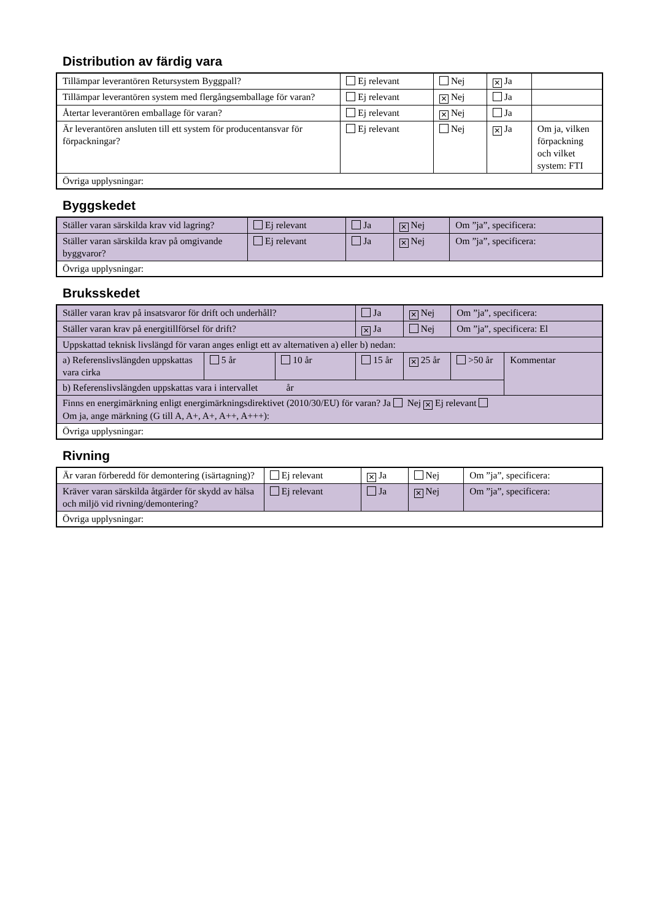Distribution av färdig vara
| Tillämpar leverantören Retursystem Byggpall? | Ej relevant | Nej | ✕ Ja | |
| Tillämpar leverantören system med flergångsemballage för varan? | Ej relevant | ✕ Nej | Ja | |
| Återtar leverantören emballage för varan? | Ej relevant | ✕ Nej | Ja | |
| Är leverantören ansluten till ett system för producentansvar för förpackningar? | Ej relevant | Nej | ✕ Ja | Om ja, vilken förpackning och vilket system: FTI |
| Övriga upplysningar: | | | | |
Byggskedet
| Ställer varan särskilda krav vid lagring? | Ej relevant | Ja | ✕ Nej | Om ”ja”, specificera: |
| Ställer varan särskilda krav på omgivande byggvaror? | Ej relevant | Ja | ✕ Nej | Om ”ja”, specificera: |
| Övriga upplysningar: | | | | |
Bruksskedet
| Ställer varan krav på insatsvaror för drift och underhåll? | | | Ja | ✕ Nej | Om ”ja”, specificera: | |
| Ställer varan krav på energitillförsel för drift? | | | ✕ Ja | Nej | Om ”ja”, specificera: El | |
| Uppskattad teknisk livslängd för varan anges enligt ett av alternativen a) eller b) nedan: | | | | | | |
| a) Referenslivslängden uppskattas vara cirka | 5 år | 10 år | 15 år | ✕ 25 år | >50 år | Kommentar |
| b) Referenslivslängden uppskattas vara i intervallet år | | | | | | |
| Finns en energimärkning enligt energimärkningsdirektivet (2010/30/EU) för varan? Ja Nej ✕ Ej relevant Om ja, ange märkning (G till A, A+, A+, A++, A+++): | | | | | | |
| Övriga upplysningar: | | | | | | |
Rivning
| Är varan förberedd för demontering (isärtagning)? | Ej relevant | ✕ Ja | Nej | Om ”ja”, specificera: |
| Kräver varan särskilda åtgärder för skydd av hälsa och miljö vid rivning/demontering? | Ej relevant | Ja | ✕ Nej | Om ”ja”, specificera: |
| Övriga upplysningar: | | | | |